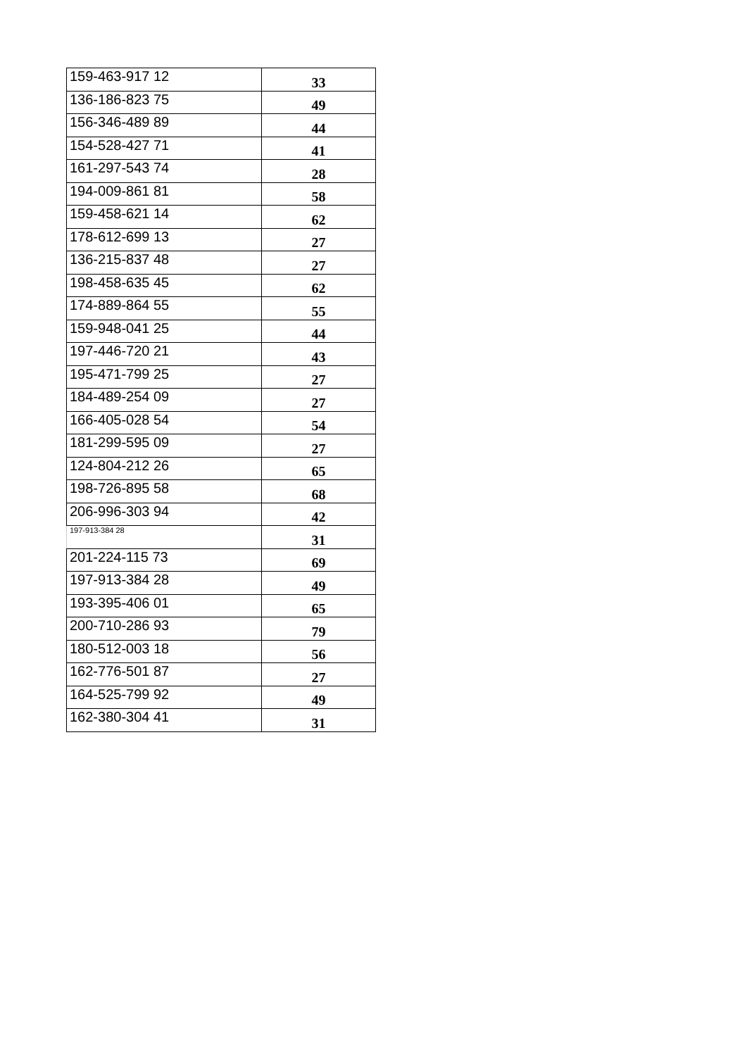| 159-463-917 12 | 33 |
| 136-186-823 75 | 49 |
| 156-346-489 89 | 44 |
| 154-528-427 71 | 41 |
| 161-297-543 74 | 28 |
| 194-009-861 81 | 58 |
| 159-458-621 14 | 62 |
| 178-612-699 13 | 27 |
| 136-215-837 48 | 27 |
| 198-458-635 45 | 62 |
| 174-889-864 55 | 55 |
| 159-948-041 25 | 44 |
| 197-446-720 21 | 43 |
| 195-471-799 25 | 27 |
| 184-489-254 09 | 27 |
| 166-405-028 54 | 54 |
| 181-299-595 09 | 27 |
| 124-804-212 26 | 65 |
| 198-726-895 58 | 68 |
| 206-996-303 94 | 42 |
| 197-913-384 28 | 31 |
| 201-224-115 73 | 69 |
| 197-913-384 28 | 49 |
| 193-395-406 01 | 65 |
| 200-710-286 93 | 79 |
| 180-512-003 18 | 56 |
| 162-776-501 87 | 27 |
| 164-525-799 92 | 49 |
| 162-380-304 41 | 31 |